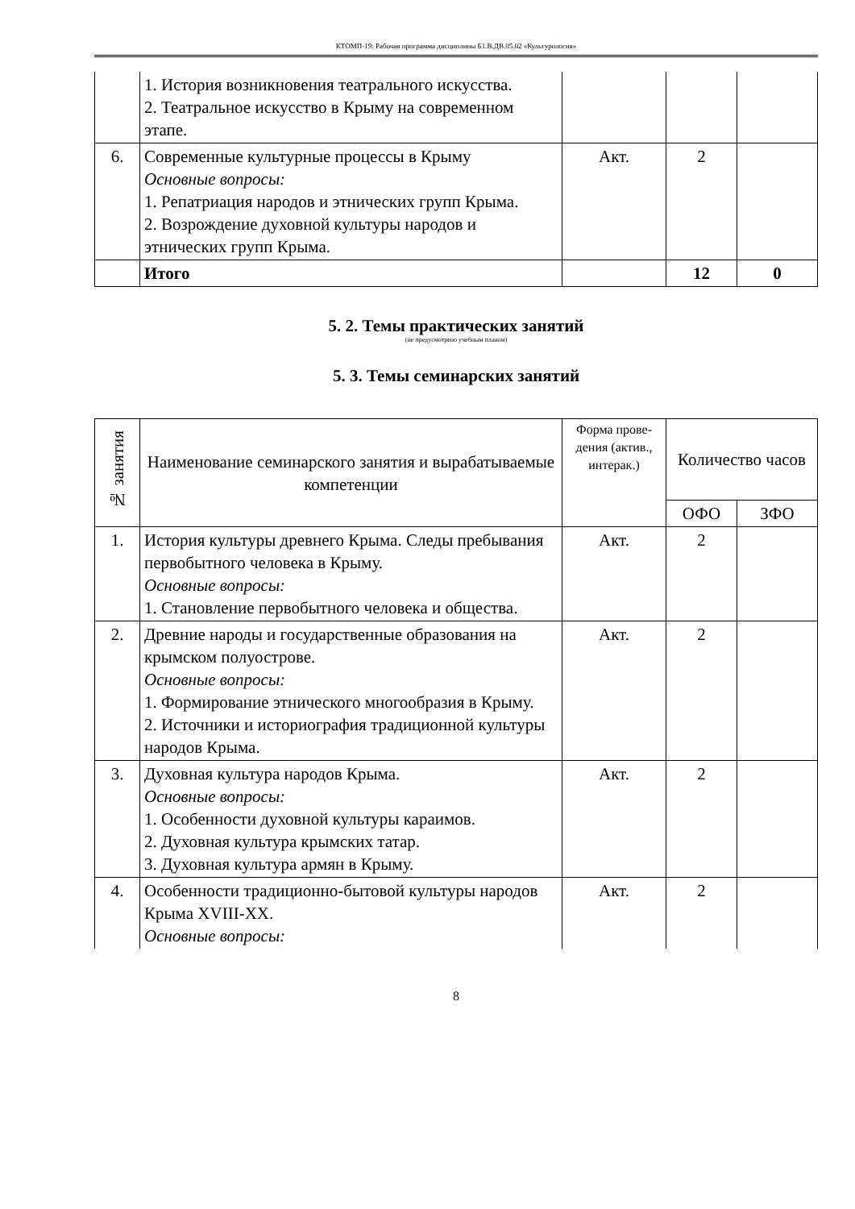КТОМП-19: Рабочая программа дисциплины Б1.В.ДВ.05.02 «Культурология»
| | 1. История возникновения театрального искусства. 2. Театральное искусство в Крыму на современном этапе. | | | |
| 6. | Современные культурные процессы в Крыму Основные вопросы: 1. Репатриация народов и этнических групп Крыма. 2. Возрождение духовной культуры народов и этнических групп Крыма. | Акт. | 2 | |
| | Итого | | 12 | 0 |
5. 2. Темы практических занятий
(не предусмотрено учебным планом)
5. 3. Темы семинарских занятий
| № занятия | Наименование семинарского занятия и вырабатываемые компетенции | Форма прове-дения (актив., интерак.) | Количество часов | |
| --- | --- | --- | --- | --- |
| | | | ОФО | ЗФО |
| 1. | История культуры древнего Крыма. Следы пребывания первобытного человека в Крыму. Основные вопросы: 1. Становление первобытного человека и общества. | Акт. | 2 | |
| 2. | Древние народы и государственные образования на крымском полуострове. Основные вопросы: 1. Формирование этнического многообразия в Крыму. 2. Источники и историография традиционной культуры народов Крыма. | Акт. | 2 | |
| 3. | Духовная культура народов Крыма. Основные вопросы: 1. Особенности духовной культуры караимов. 2. Духовная культура крымских татар. 3. Духовная культура армян в Крыму. | Акт. | 2 | |
| 4. | Особенности традиционно-бытовой культуры народов Крыма XVIII-XX. Основные вопросы: | Акт. | 2 | |
8